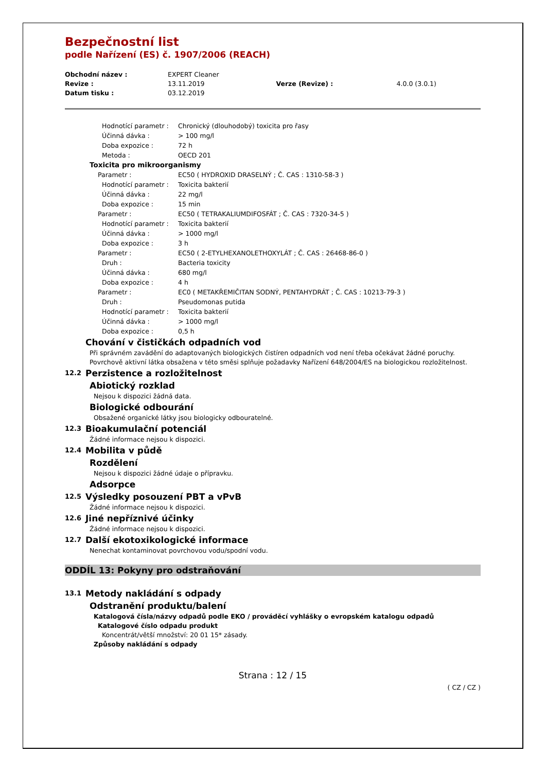Bezpečnostní list
podle Nařízení (ES) č. 1907/2006 (REACH)
| Obchodní název : | EXPERT Cleaner | | |
| Revize : | 13.11.2019 | Verze (Revize) : | 4.0.0 (3.0.1) |
| Datum tisku : | 03.12.2019 | | |
Hodnotící parametr : Chronický (dlouhodobý) toxicita pro řasy
Účinná dávka : > 100 mg/l
Doba expozice : 72 h
Metoda : OECD 201
Toxicita pro mikroorganismy
Parametr : EC50 ( HYDROXID DRASELNÝ ; Č. CAS : 1310-58-3 )
Hodnotící parametr : Toxicita bakterií
Účinná dávka : 22 mg/l
Doba expozice : 15 min
Parametr : EC50 ( TETRAKALIUMDIFOSFÁT ; Č. CAS : 7320-34-5 )
Hodnotící parametr : Toxicita bakterií
Účinná dávka : > 1000 mg/l
Doba expozice : 3 h
Parametr : EC50 ( 2-ETYLHEXANOLETHOXYLÁT ; Č. CAS : 26468-86-0 )
Druh : Bacteria toxicity
Účinná dávka : 680 mg/l
Doba expozice : 4 h
Parametr : EC0 ( METAKŘEMIČITAN SODNÝ, PENTAHYDRÁT ; Č. CAS : 10213-79-3 )
Druh : Pseudomonas putida
Hodnotící parametr : Toxicita bakterií
Účinná dávka : > 1000 mg/l
Doba expozice : 0,5 h
Chování v čističkách odpadních vod
Při správném zavádění do adaptovaných biologických čistíren odpadních vod není třeba očekávat žádné poruchy.
Povrchově aktivní látka obsažena v této směsi splňuje požadavky Nařízení 648/2004/ES na biologickou rozložitelnost.
12.2 Perzistence a rozložitelnost
Abiotický rozklad
Nejsou k dispozici žádná data.
Biologické odbourání
Obsažené organické látky jsou biologicky odbouratelné.
12.3 Bioakumulační potenciál
Žádné informace nejsou k dispozici.
12.4 Mobilita v půdě
Rozdělení
Nejsou k dispozici žádné údaje o přípravku.
Adsorpce
12.5 Výsledky posouzení PBT a vPvB
Žádné informace nejsou k dispozici.
12.6 Jiné nepříznivé účinky
Žádné informace nejsou k dispozici.
12.7 Další ekotoxikologické informace
Nenechat kontaminovat povrchovou vodu/spodní vodu.
ODDÍL 13: Pokyny pro odstraňování
13.1 Metody nakládání s odpady
Odstranění produktu/balení
Katalogová čísla/názvy odpadů podle EKO / prováděcí vyhlášky o evropském katalogu odpadů
Katalogové číslo odpadu produkt
Koncentrát/větší množství: 20 01 15* zásady.
Způsoby nakládání s odpady
Strana : 12 / 15
( CZ / CZ )